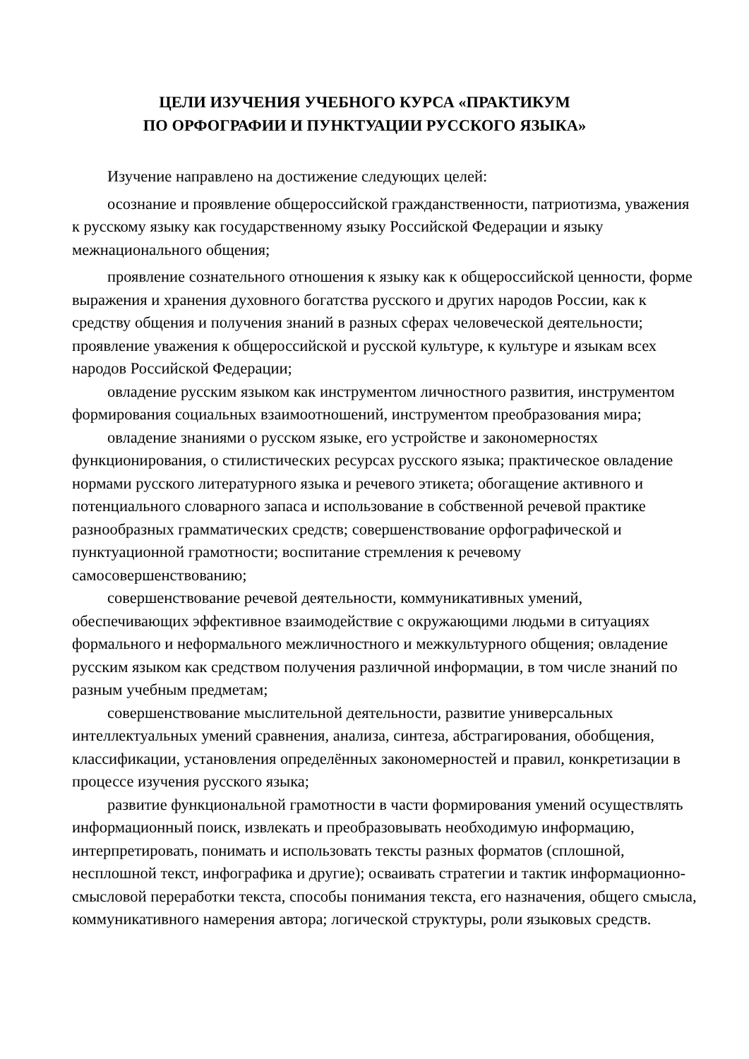ЦЕЛИ ИЗУЧЕНИЯ УЧЕБНОГО КУРСА «ПРАКТИКУМ
ПО ОРФОГРАФИИ И ПУНКТУАЦИИ РУССКОГО ЯЗЫКА»
Изучение направлено на достижение следующих целей:
осознание и проявление общероссийской гражданственности, патриотизма, уважения к русскому языку как государственному языку Российской Федерации и языку межнационального общения;
проявление сознательного отношения к языку как к общероссийской ценности, форме выражения и хранения духовного богатства русского и других народов России, как к средству общения и получения знаний в разных сферах человеческой деятельности; проявление уважения к общероссийской и русской культуре, к культуре и языкам всех народов Российской Федерации;
овладение русским языком как инструментом личностного развития, инструментом формирования социальных взаимоотношений, инструментом преобразования мира;
овладение знаниями о русском языке, его устройстве и закономерностях функционирования, о стилистических ресурсах русского языка; практическое овладение нормами русского литературного языка и речевого этикета; обогащение активного и потенциального словарного запаса и использование в собственной речевой практике разнообразных грамматических средств; совершенствование орфографической и пунктуационной грамотности; воспитание стремления к речевому самосовершенствованию;
совершенствование речевой деятельности, коммуникативных умений, обеспечивающих эффективное взаимодействие с окружающими людьми в ситуациях формального и неформального межличностного и межкультурного общения; овладение русским языком как средством получения различной информации, в том числе знаний по разным учебным предметам;
совершенствование мыслительной деятельности, развитие универсальных интеллектуальных умений сравнения, анализа, синтеза, абстрагирования, обобщения, классификации, установления определённых закономерностей и правил, конкретизации в процессе изучения русского языка;
развитие функциональной грамотности в части формирования умений осуществлять информационный поиск, извлекать и преобразовывать необходимую информацию, интерпретировать, понимать и использовать тексты разных форматов (сплошной, несплошной текст, инфографика и другие); осваивать стратегии и тактик информационно-смысловой переработки текста, способы понимания текста, его назначения, общего смысла, коммуникативного намерения автора; логической структуры, роли языковых средств.